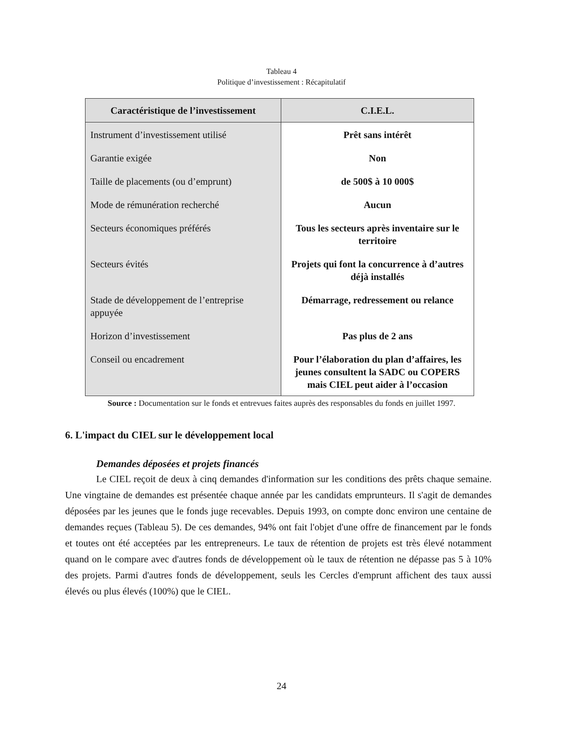Tableau 4
Politique d’investissement : Récapitulatif
| Caractéristique de l’investissement | C.I.E.L. |
| --- | --- |
| Instrument d’investissement utilisé | Prêt sans intérêt |
| Garantie exigée | Non |
| Taille de placements (ou d’emprunt) | de 500$ à 10 000$ |
| Mode de rémunération recherché | Aucun |
| Secteurs économiques préférés | Tous les secteurs après inventaire sur le territoire |
| Secteurs évités | Projets qui font la concurrence à d’autres déjà installés |
| Stade de développement de l’entreprise appuyée | Démarrage, redressement ou relance |
| Horizon d’investissement | Pas plus de 2 ans |
| Conseil ou encadrement | Pour l’élaboration du plan d’affaires, les jeunes consultent la SADC ou COPERS mais CIEL peut aider à l’occasion |
Source : Documentation sur le fonds et entrevues faites auprès des responsables du fonds en juillet 1997.
6. L'impact du CIEL sur le développement local
Demandes déposées et projets financés
Le CIEL reçoit de deux à cinq demandes d'information sur les conditions des prêts chaque semaine. Une vingtaine de demandes est présentée chaque année par les candidats emprunteurs. Il s'agit de demandes déposées par les jeunes que le fonds juge recevables. Depuis 1993, on compte donc environ une centaine de demandes reçues (Tableau 5). De ces demandes, 94% ont fait l'objet d'une offre de financement par le fonds et toutes ont été acceptées par les entrepreneurs. Le taux de rétention de projets est très élevé notamment quand on le compare avec d'autres fonds de développement où le taux de rétention ne dépasse pas 5 à 10% des projets. Parmi d'autres fonds de développement, seuls les Cercles d'emprunt affichent des taux aussi élevés ou plus élevés (100%) que le CIEL.
24